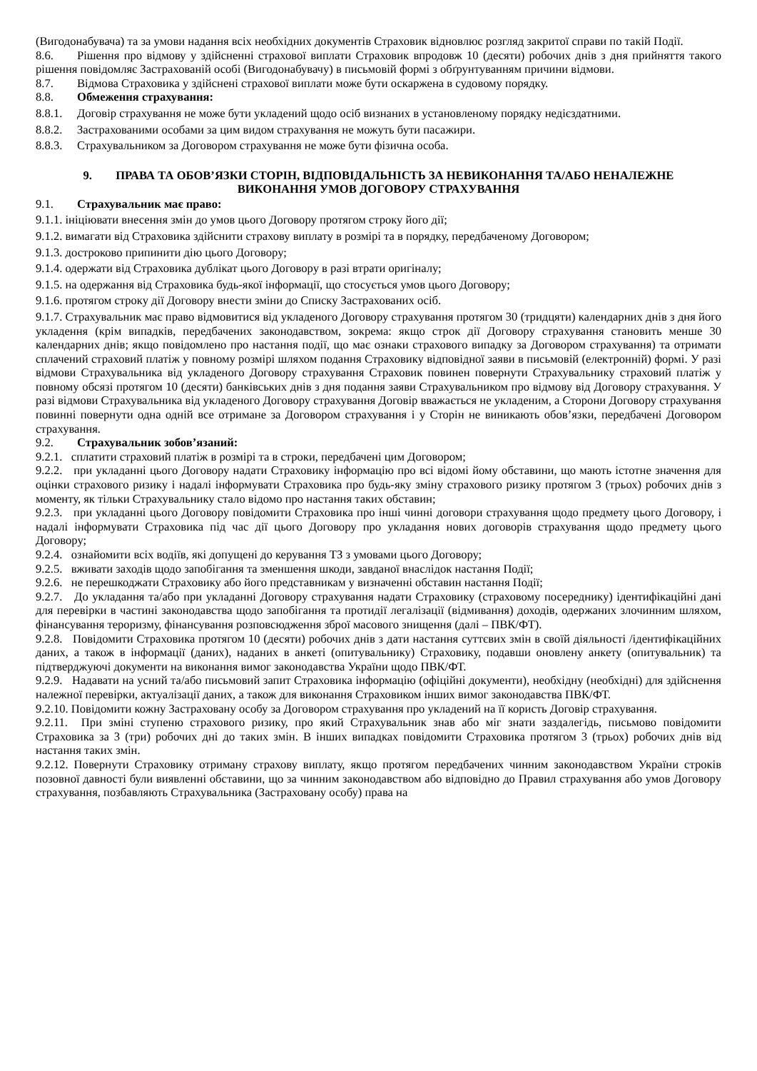(Вигодонабувача) та за умови надання всіх необхідних документів Страховик відновлює розгляд закритої справи по такій Події.
8.6. Рішення про відмову у здійсненні страхової виплати Страховик впродовж 10 (десяти) робочих днів з дня прийняття такого рішення повідомляє Застрахованій особі (Вигодонабувачу) в письмовій формі з обґрунтуванням причини відмови.
8.7. Відмова Страховика у здійснені страхової виплати може бути оскаржена в судовому порядку.
8.8. Обмеження страхування:
8.8.1. Договір страхування не може бути укладений щодо осіб визнаних в установленому порядку недієздатними.
8.8.2. Застрахованими особами за цим видом страхування не можуть бути пасажири.
8.8.3. Страхувальником за Договором страхування не може бути фізична особа.
9. ПРАВА ТА ОБОВ’ЯЗКИ СТОРІН, ВІДПОВІДАЛЬНІСТЬ ЗА НЕВИКОНАННЯ ТА/АБО НЕНАЛЕЖНЕ ВИКОНАННЯ УМОВ ДОГОВОРУ СТРАХУВАННЯ
9.1. Страхувальник має право:
9.1.1. ініціювати внесення змін до умов цього Договору протягом строку його дії;
9.1.2. вимагати від Страховика здійснити страхову виплату в розмірі та в порядку, передбаченому Договором;
9.1.3. достроково припинити дію цього Договору;
9.1.4. одержати від Страховика дублікат цього Договору в разі втрати оригіналу;
9.1.5. на одержання від Страховика будь-якої інформації, що стосується умов цього Договору;
9.1.6. протягом строку дії Договору внести зміни до Списку Застрахованих осіб.
9.1.7. Страхувальник має право відмовитися від укладеного Договору страхування протягом 30 (тридцяти) календарних днів з дня його укладення (крім випадків, передбачених законодавством, зокрема: якщо строк дії Договору страхування становить менше 30 календарних днів; якщо повідомлено про настання події, що має ознаки страхового випадку за Договором страхування) та отримати сплачений страховий платіж у повному розмірі шляхом подання Страховику відповідної заяви в письмовій (електронній) формі. У разі відмови Страхувальника від укладеного Договору страхування Страховик повинен повернути Страхувальнику страховий платіж у повному обсязі протягом 10 (десяти) банківських днів з дня подання заяви Страхувальником про відмову від Договору страхування. У разі відмови Страхувальника від укладеного Договору страхування Договір вважається не укладеним, а Сторони Договору страхування повинні повернути одна одній все отримане за Договором страхування і у Сторін не виникають обов’язки, передбачені Договором страхування.
9.2. Страхувальник зобов’язаний:
9.2.1. сплатити страховий платіж в розмірі та в строки, передбачені цим Договором;
9.2.2. при укладанні цього Договору надати Страховику інформацію про всі відомі йому обставини, що мають істотне значення для оцінки страхового ризику і надалі інформувати Страховика про будь-яку зміну страхового ризику протягом 3 (трьох) робочих днів з моменту, як тільки Страхувальнику стало відомо про настання таких обставин;
9.2.3. при укладанні цього Договору повідомити Страховика про інші чинні договори страхування щодо предмету цього Договору, і надалі інформувати Страховика під час дії цього Договору про укладання нових договорів страхування щодо предмету цього Договору;
9.2.4. ознайомити всіх водіїв, які допущені до керування ТЗ з умовами цього Договору;
9.2.5. вживати заходів щодо запобігання та зменшення шкоди, завданої внаслідок настання Події;
9.2.6. не перешкоджати Страховику або його представникам у визначенні обставин настання Події;
9.2.7. До укладання та/або при укладанні Договору страхування надати Страховику (страховому посереднику) ідентифікаційні дані для перевірки в частині законодавства щодо запобігання та протидії легалізації (відмивання) доходів, одержаних злочинним шляхом, фінансування тероризму, фінансування розповсюдження зброї масового знищення (далі – ПВК/ФТ).
9.2.8. Повідомити Страховика протягом 10 (десяти) робочих днів з дати настання суттєвих змін в своїй діяльності /ідентифікаційних даних, а також в інформації (даних), наданих в анкеті (опитувальнику) Страховику, подавши оновлену анкету (опитувальник) та підтверджуючі документи на виконання вимог законодавства України щодо ПВК/ФТ.
9.2.9. Надавати на усний та/або письмовий запит Страховика інформацію (офіційні документи), необхідну (необхідні) для здійснення належної перевірки, актуалізації даних, а також для виконання Страховиком інших вимог законодавства ПВК/ФТ.
9.2.10. Повідомити кожну Застраховану особу за Договором страхування про укладений на її користь Договір страхування.
9.2.11. При зміні ступеню страхового ризику, про який Страхувальник знав або міг знати заздалегідь, письмово повідомити Страховика за 3 (три) робочих дні до таких змін. В інших випадках повідомити Страховика протягом 3 (трьох) робочих днів від настання таких змін.
9.2.12. Повернути Страховику отриману страхову виплату, якщо протягом передбачених чинним законодавством України строків позовної давності були виявленні обставини, що за чинним законодавством або відповідно до Правил страхування або умов Договору страхування, позбавляють Страхувальника (Застраховану особу) права на